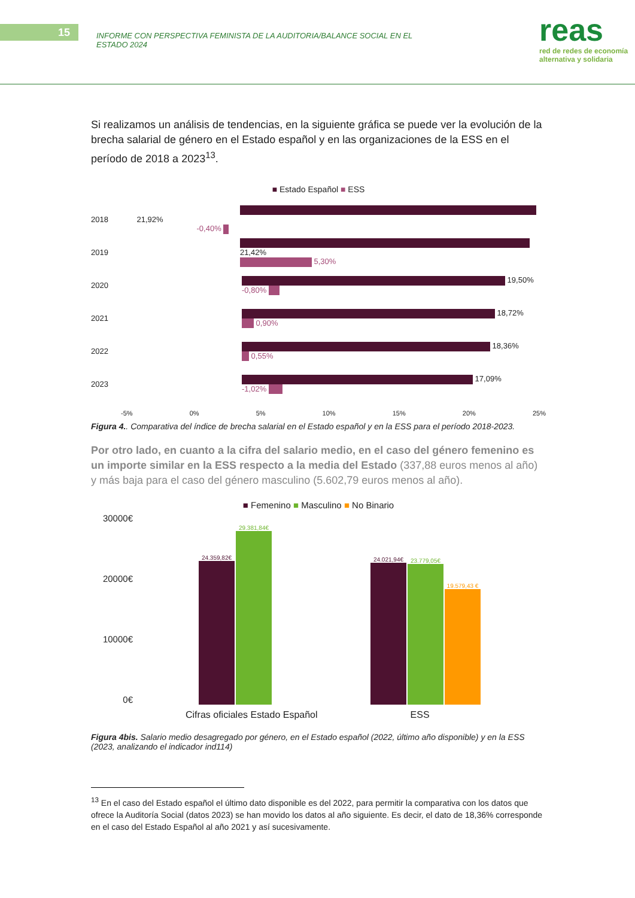15
INFORME CON PERSPECTIVA FEMINISTA DE LA AUDITORIA/BALANCE SOCIAL EN EL ESTADO 2024
reas
red de redes de economía
alternativa y solidaria
Si realizamos un análisis de tendencias, en la siguiente gráfica se puede ver la evolución de la brecha salarial de género en el Estado español y en las organizaciones de la ESS en el período de 2018 a 2023<sup>13</sup>.
■ Estado Español ■ ESS
2018
21,92%
-0,40%
2019
21,42%
5,30%
2020
19,50%
-0,80%
2021
18,72%
0,90%
2022
18,36%
0,55%
2023
17,09%
-1,02%
-5% 0% 5% 10% 15% 20% 25%
Figura 4.. Comparativa del índice de brecha salarial en el Estado español y en la ESS para el período 2018-2023.
Por otro lado, en cuanto a la cifra del salario medio, en el caso del género femenino es un importe similar en la ESS respecto a la media del Estado (337,88 euros menos al año) y más baja para el caso del género masculino (5.602,79 euros menos al año).
■ Femenino ■ Masculino ■ No Binario
30000€
20000€
10000€
0€
24.359,82€
29.381,84€
24.021,94€
23.779,05€
19.579,43 €
Cifras oficiales Estado Español ESS
Figura 4bis. Salario medio desagregado por género, en el Estado español (2022, último año disponible) y en la ESS (2023, analizando el indicador ind114)
<sup>13</sup> En el caso del Estado español el último dato disponible es del 2022, para permitir la comparativa con los datos que ofrece la Auditoría Social (datos 2023) se han movido los datos al año siguiente. Es decir, el dato de 18,36% corresponde en el caso del Estado Español al año 2021 y así sucesivamente.